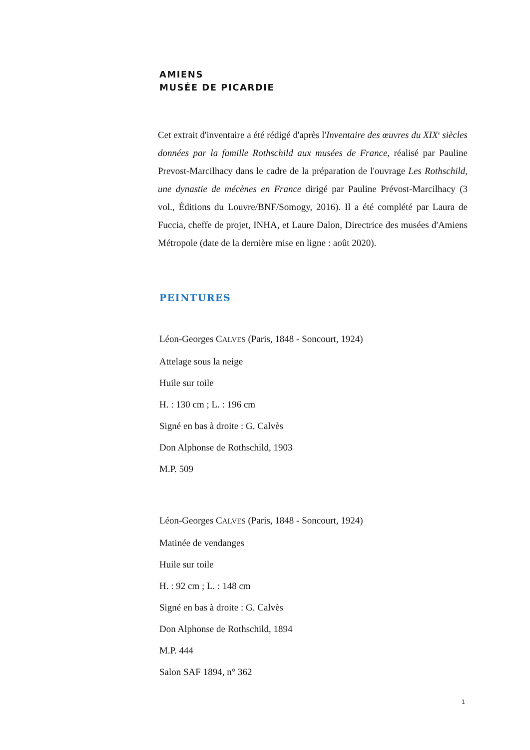AMIENS
MUSÉE DE PICARDIE
Cet extrait d'inventaire a été rédigé d'après l'Inventaire des œuvres du XIX<sup>e</sup> siècles données par la famille Rothschild aux musées de France, réalisé par Pauline Prevost-Marcilhacy dans le cadre de la préparation de l'ouvrage Les Rothschild, une dynastie de mécènes en France dirigé par Pauline Prévost-Marcilhacy (3 vol., Éditions du Louvre/BNF/Somogy, 2016). Il a été complété par Laura de Fuccia, cheffe de projet, INHA, et Laure Dalon, Directrice des musées d'Amiens Métropole (date de la dernière mise en ligne : août 2020).
PEINTURES
Léon-Georges CALVES (Paris, 1848 - Soncourt, 1924)
Attelage sous la neige
Huile sur toile
H. : 130 cm ; L. : 196 cm
Signé en bas à droite : G. Calvès
Don Alphonse de Rothschild, 1903
M.P. 509
Léon-Georges CALVES (Paris, 1848 - Soncourt, 1924)
Matinée de vendanges
Huile sur toile
H. : 92 cm ; L. : 148 cm
Signé en bas à droite : G. Calvès
Don Alphonse de Rothschild, 1894
M.P. 444
Salon SAF 1894, n° 362
1